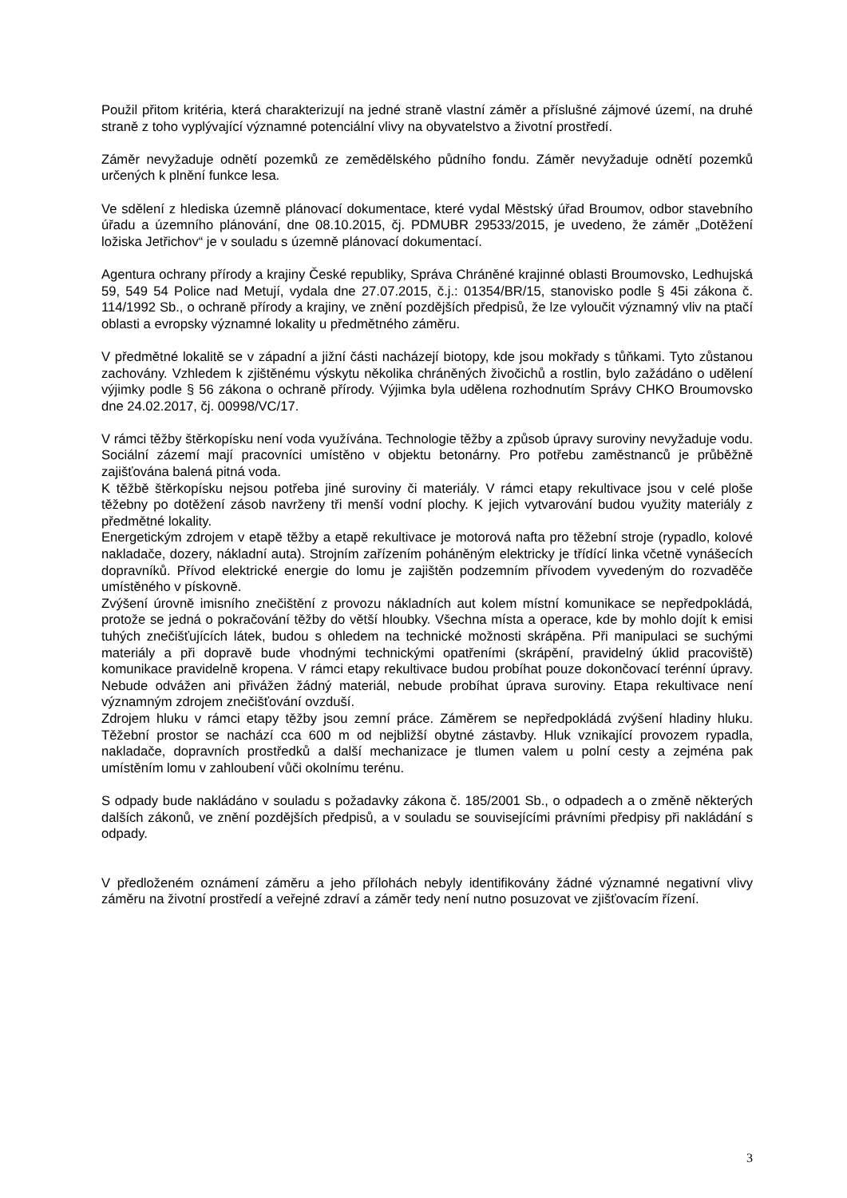Použil přitom kritéria, která charakterizují na jedné straně vlastní záměr a příslušné zájmové území, na druhé straně z toho vyplývající významné potenciální vlivy na obyvatelstvo a životní prostředí.
Záměr nevyžaduje odnětí pozemků ze zemědělského půdního fondu. Záměr nevyžaduje odnětí pozemků určených k plnění funkce lesa.
Ve sdělení z hlediska územně plánovací dokumentace, které vydal Městský úřad Broumov, odbor stavebního úřadu a územního plánování, dne 08.10.2015, čj. PDMUBR 29533/2015, je uvedeno, že záměr „Dotěžení ložiska Jetřichov“ je v souladu s územně plánovací dokumentací.
Agentura ochrany přírody a krajiny České republiky, Správa Chráněné krajinné oblasti Broumovsko, Ledhujská 59, 549 54 Police nad Metují, vydala dne 27.07.2015, č.j.: 01354/BR/15, stanovisko podle § 45i zákona č. 114/1992 Sb., o ochraně přírody a krajiny, ve znění pozdějších předpisů, že lze vyloučit významný vliv na ptačí oblasti a evropsky významné lokality u předmětného záměru.
V předmětné lokalitě se v západní a jižní části nacházejí biotopy, kde jsou mokřady s tůňkami. Tyto zůstanou zachovány. Vzhledem k zjištěnému výskytu několika chráněných živočichů a rostlin, bylo zažádáno o udělení výjimky podle § 56 zákona o ochraně přírody. Výjimka byla udělena rozhodnutím Správy CHKO Broumovsko dne 24.02.2017, čj. 00998/VC/17.
V rámci těžby štěrkopísku není voda využívána. Technologie těžby a způsob úpravy suroviny nevyžaduje vodu. Sociální zázemí mají pracovníci umístěno v objektu betonárny. Pro potřebu zaměstnanců je průběžně zajišťována balená pitná voda.
K těžbě štěrkopísku nejsou potřeba jiné suroviny či materiály. V rámci etapy rekultivace jsou v celé ploše těžebny po dotěžení zásob navrženy tři menší vodní plochy. K jejich vytvarování budou využity materiály z předmětné lokality.
Energetickým zdrojem v etapě těžby a etapě rekultivace je motorová nafta pro těžební stroje (rypadlo, kolové nakladače, dozery, nákladní auta). Strojním zařízením poháněným elektricky je třídící linka včetně vynášecích dopravníků. Přívod elektrické energie do lomu je zajištěn podzemním přívodem vyvedeným do rozvaděče umístěného v pískovně.
Zvýšení úrovně imisního znečištění z provozu nákladních aut kolem místní komunikace se nepředpokládá, protože se jedná o pokračování těžby do větší hloubky. Všechna místa a operace, kde by mohlo dojít k emisi tuhých znečišťujících látek, budou s ohledem na technické možnosti skrápěna. Při manipulaci se suchými materiály a při dopravě bude vhodnými technickými opatřeními (skrápění, pravidelný úklid pracoviště) komunikace pravidelně kropena. V rámci etapy rekultivace budou probíhat pouze dokončovací terénní úpravy. Nebude odvážen ani přivážen žádný materiál, nebude probíhat úprava suroviny. Etapa rekultivace není významným zdrojem znečišťování ovzduší.
Zdrojem hluku v rámci etapy těžby jsou zemní práce. Záměrem se nepředpokládá zvýšení hladiny hluku. Těžební prostor se nachází cca 600 m od nejbližší obytné zástavby. Hluk vznikající provozem rypadla, nakladače, dopravních prostředků a další mechanizace je tlumen valem u polní cesty a zejména pak umístěním lomu v zahloubení vůči okolnímu terénu.
S odpady bude nakládáno v souladu s požadavky zákona č. 185/2001 Sb., o odpadech a o změně některých dalších zákonů, ve znění pozdějších předpisů, a v souladu se souvisejícími právními předpisy při nakládání s odpady.
V předloženém oznámení záměru a jeho přílohách nebyly identifikovány žádné významné negativní vlivy záměru na životní prostředí a veřejné zdraví a záměr tedy není nutno posuzovat ve zjišťovacím řízení.
3